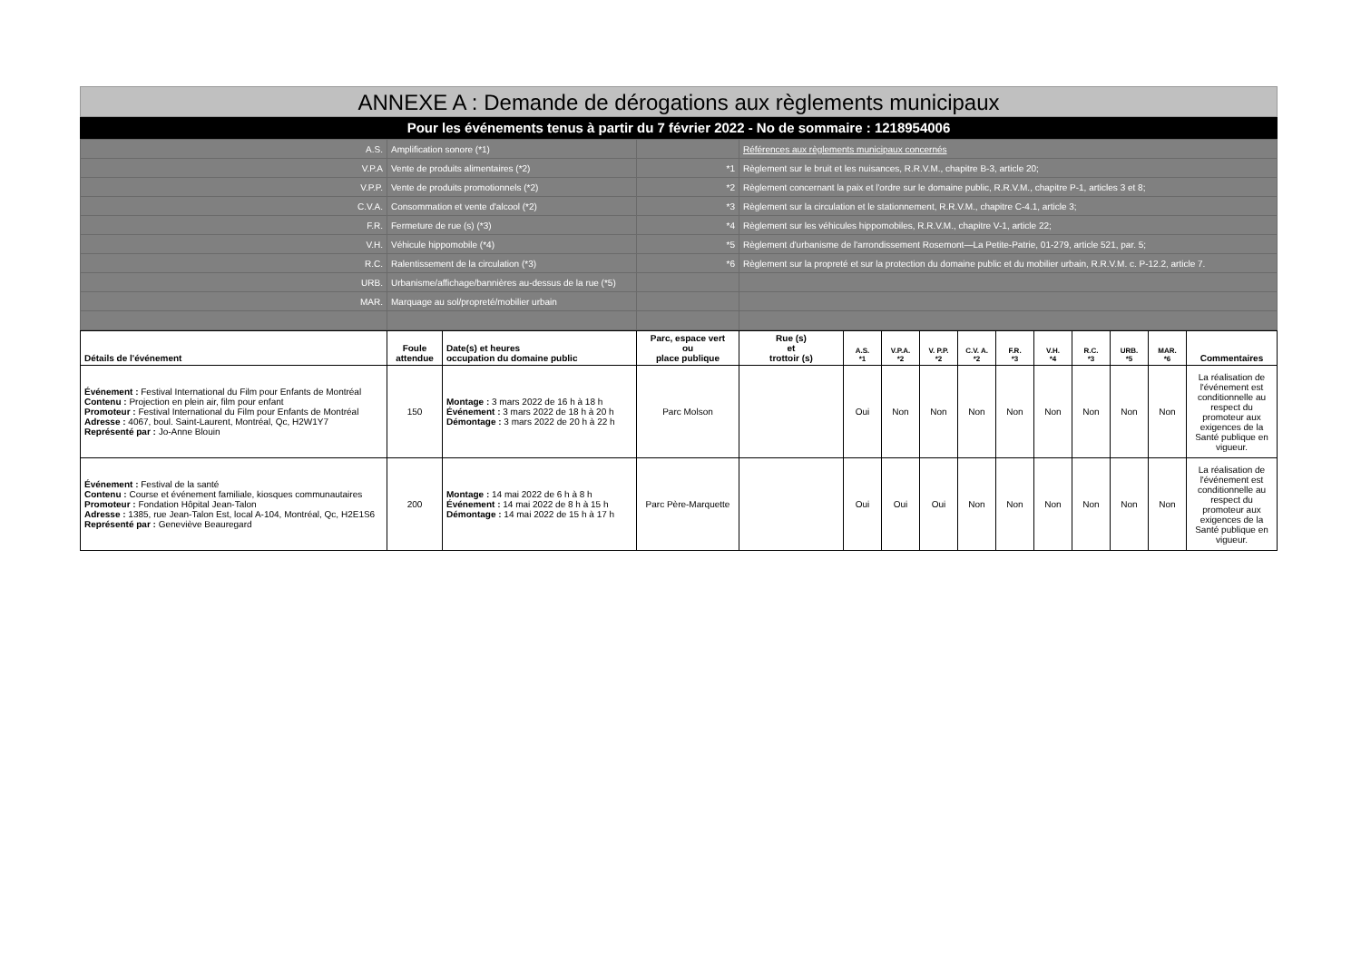ANNEXE A : Demande de dérogations aux règlements municipaux
Pour les événements tenus à partir du 7 février 2022 - No de sommaire : 1218954006
| A.S. | Amplification sonore (*1) | | Références aux règlements municipaux concernés |
| V.P.A | Vente de produits alimentaires (*2) | *1 | Règlement sur le bruit et les nuisances, R.R.V.M., chapitre B-3, article 20; |
| V.P.P. | Vente de produits promotionnels (*2) | *2 | Règlement concernant la paix et l'ordre sur le domaine public, R.R.V.M., chapitre P-1, articles 3 et 8; |
| C.V.A. | Consommation et vente d'alcool (*2) | *3 | Règlement sur la circulation et le stationnement, R.R.V.M., chapitre C-4.1, article 3; |
| F.R. | Fermeture de rue (s) (*3) | *4 | Règlement sur les véhicules hippomobiles, R.R.V.M., chapitre V-1, article 22; |
| V.H. | Véhicule hippomobile (*4) | *5 | Règlement d'urbanisme de l'arrondissement Rosemont—La Petite-Patrie, 01-279, article 521, par. 5; |
| R.C. | Ralentissement de la circulation (*3) | *6 | Règlement sur la propreté et sur la protection du domaine public et du mobilier urbain, R.R.V.M. c. P-12.2, article 7. |
| URB. | Urbanisme/affichage/bannières au-dessus de la rue (*5) | | |
| MAR. | Marquage au sol/propreté/mobilier urbain | | |
| Détails de l'événement | Foule attendue | Date(s) et heures occupation du domaine public | Parc, espace vert ou place publique | Rue (s) et trottoir (s) | A.S. *1 | V.P.A. *2 | V. P.P. *2 | C.V. A. *2 | F.R. *3 | V.H. *4 | R.C. *3 | URB. *5 | MAR. *6 | Commentaires |
| --- | --- | --- | --- | --- | --- | --- | --- | --- | --- | --- | --- | --- | --- | --- |
| Événement : Festival International du Film pour Enfants de Montréal Contenu : Projection en plein air, film pour enfant Promoteur : Festival International du Film pour Enfants de Montréal Adresse : 4067, boul. Saint-Laurent, Montréal, Qc, H2W1Y7 Représenté par : Jo-Anne Blouin | 150 | Montage : 3 mars 2022 de 16 h à 18 h Événement : 3 mars 2022 de 18 h à 20 h Démontage : 3 mars 2022 de 20 h à 22 h | Parc Molson | | Oui | Non | Non | Non | Non | Non | Non | Non | Non | La réalisation de l'événement est conditionnelle au respect du promoteur aux exigences de la Santé publique en vigueur. |
| Événement : Festival de la santé Contenu : Course et événement familiale, kiosques communautaires Promoteur : Fondation Hôpital Jean-Talon Adresse : 1385, rue Jean-Talon Est, local A-104, Montréal, Qc, H2E1S6 Représenté par : Geneviève Beauregard | 200 | Montage : 14 mai 2022 de 6 h à 8 h Événement : 14 mai 2022 de 8 h à 15 h Démontage : 14 mai 2022 de 15 h à 17 h | Parc Père-Marquette | | Oui | Oui | Oui | Non | Non | Non | Non | Non | Non | La réalisation de l'événement est conditionnelle au respect du promoteur aux exigences de la Santé publique en vigueur. |